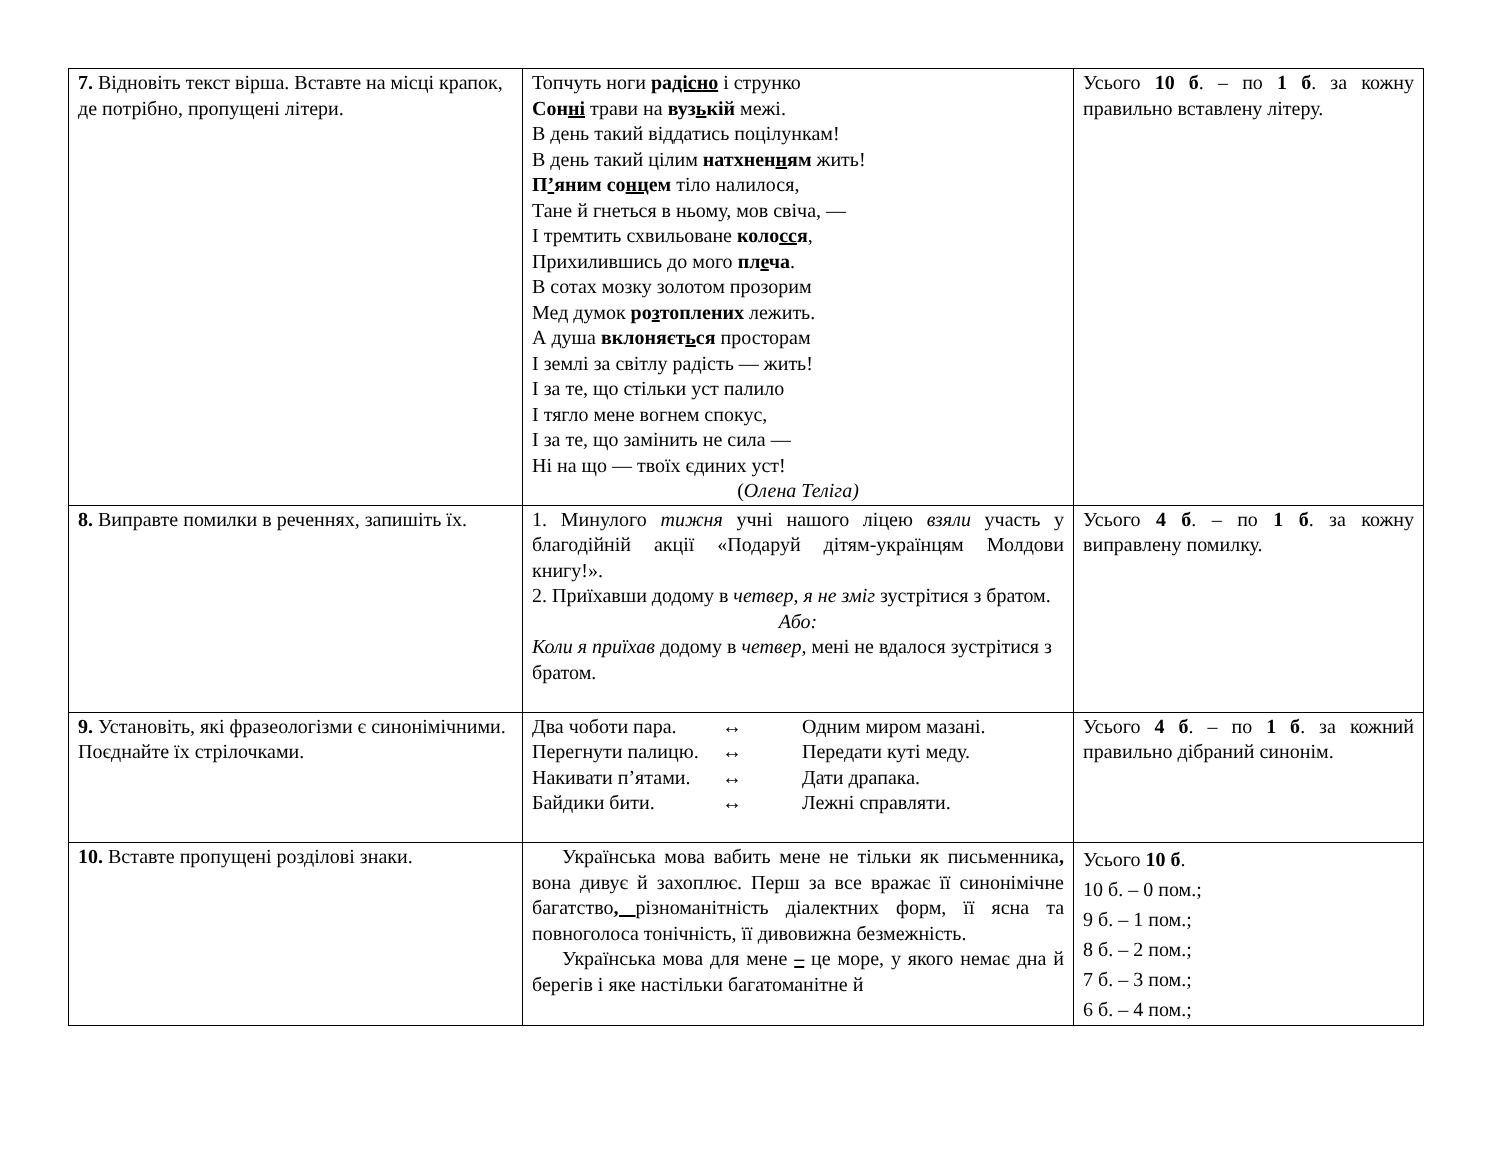| 7. Відновіть текст вірша. Вставте на місці крапок, де потрібно, пропущені літери. | Топчуть ноги ра дісно і струнко Сон ні трави на вуз ь кій межі. В день такий віддатись поцілункам! В день такий цілим натхнен н ям жить! П ’ яним со нц ем тіло налилося, Тане й гнеться в ньому, мов свіча, — І тремтить схвильоване коло сс я , Прихилившись до мого пл е ча . В сотах мозку золотом прозорим Мед думок ро з топлених лежить. А душа вклоняєт ь ся просторам І землі за світлу радість — жить! І за те, що стільки уст палило І тягло мене вогнем спокус, І за те, що замінить не сила — Ні на що — твоїх єдиних уст! ( Олена Теліга) | Усього 10 б . – по 1 б . за кожну правильно вставлену літеру. |
| 8. Виправте помилки в реченнях, запишіть їх. | 1. Минулого тижня учні нашого ліцею взяли участь у благодійній акції «Подаруй дітям-українцям Молдови книгу!». 2. Приїхавши додому в четвер , я не зміг зустрітися з братом. Або: Коли я приїхав додому в четвер, мені не вдалося зустрітися з братом. | Усього 4 б . – по 1 б . за кожну виправлену помилку. |
| 9. Установіть, які фразеологізми є синонімічними. Поєднайте їх стрілочками. | Два чоботи пара. ↔ Одним миром мазані. Перегнути палицю. ↔ Передати куті меду. Накивати п’ятами. ↔ Дати драпака. Байдики бити. ↔ Лежні справляти. | Усього 4 б . – по 1 б . за кожний правильно дібраний синонім. |
| 10. Вставте пропущені розділові знаки. | Українська мова вабить мене не тільки як письменника , вона дивує й захоплює. Перш за все вражає її синонімічне багатство , різноманітність діалектних форм, її ясна та повноголоса тонічність, її дивовижна безмежність. Українська мова для мене – це море, у якого немає дна й берегів і яке настільки багатоманітне й | Усього 10 б . 10 б. – 0 пом.; 9 б. – 1 пом.; 8 б. – 2 пом.; 7 б. – 3 пом.; 6 б. – 4 пом.; |